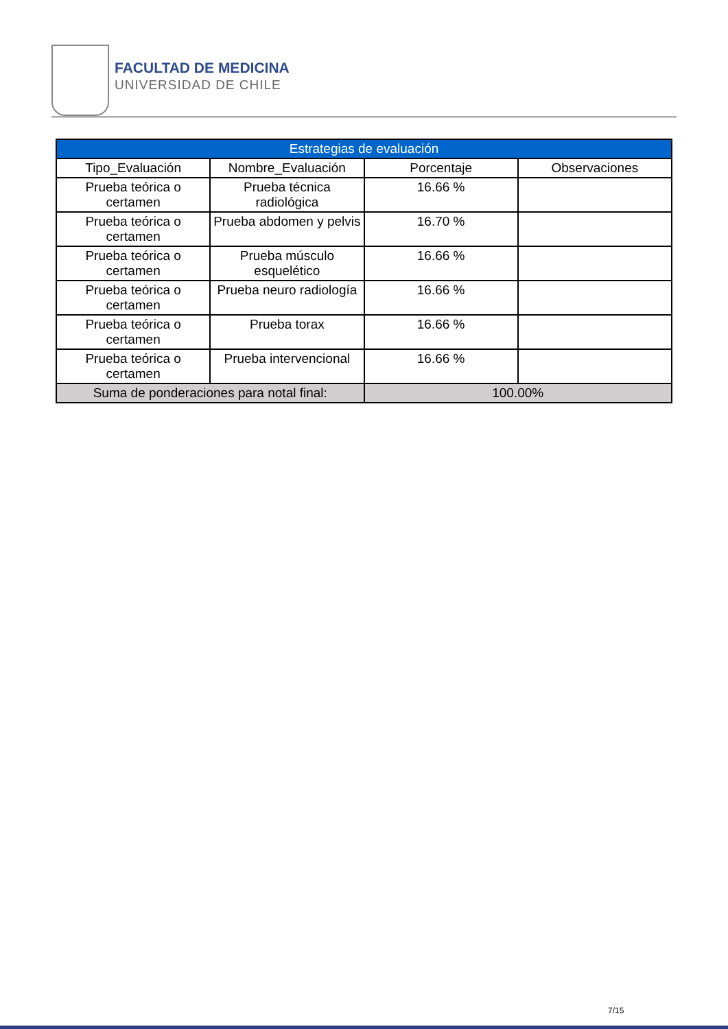FACULTAD DE MEDICINA
UNIVERSIDAD DE CHILE
| Estrategias de evaluación | | | |
| --- | --- | --- | --- |
| Tipo_Evaluación | Nombre_Evaluación | Porcentaje | Observaciones |
| Prueba teórica o certamen | Prueba técnica radiológica | 16.66 % | |
| Prueba teórica o certamen | Prueba abdomen y pelvis | 16.70 % | |
| Prueba teórica o certamen | Prueba músculo esquelético | 16.66 % | |
| Prueba teórica o certamen | Prueba neuro radiología | 16.66 % | |
| Prueba teórica o certamen | Prueba torax | 16.66 % | |
| Prueba teórica o certamen | Prueba intervencional | 16.66 % | |
| Suma de ponderaciones para notal final: | | 100.00% | |
7/15